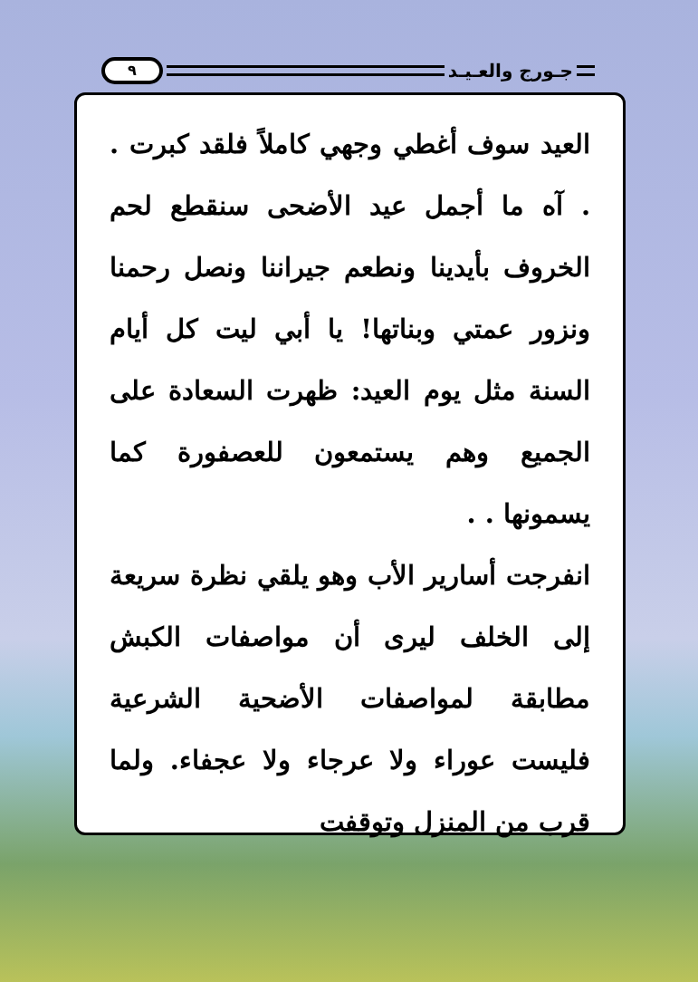٩
جـورج والعـيـد
العيد سوف أغطي وجهي كاملاً فلقد كبرت . . آه ما أجمل عيد الأضحى سنقطع لحم الخروف بأيدينا ونطعم جيراننا ونصل رحمنا ونزور عمتي وبناتها! يا أبي ليت كل أيام السنة مثل يوم العيد: ظهرت السعادة على الجميع وهم يستمعون للعصفورة كما يسمونها . .
انفرجت أسارير الأب وهو يلقي نظرة سريعة إلى الخلف ليرى أن مواصفات الكبش مطابقة لمواصفات الأضحية الشرعية فليست عوراء ولا عرجاء ولا عجفاء. ولما قرب من المنزل وتوقفت